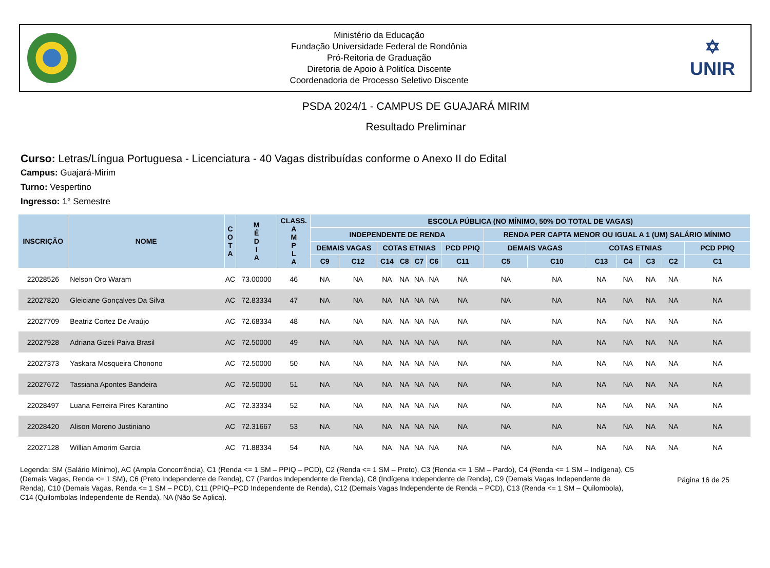Ministério da Educação
Fundação Universidade Federal de Rondônia
Pró-Reitoria de Graduação
Diretoria de Apoio à Politíca Discente
Coordenadoria de Processo Seletivo Discente
✡
UNIR
PSDA 2024/1 - CAMPUS DE GUAJARÁ MIRIM
Resultado Preliminar
Curso: Letras/Língua Portuguesa - Licenciatura - 40 Vagas distribuídas conforme o Anexo II do Edital
Campus: Guajará-Mirim
Turno: Vespertino
Ingresso: 1° Semestre
| INSCRIÇÃO | NOME | C O T A | M É D I A | CLASS. A M P L A | ESCOLA PÚBLICA (NO MÍNIMO, 50% DO TOTAL DE VAGAS) | | | | | | | | | | | | | |
| --- | --- | --- | --- | --- | --- | --- | --- | --- | --- | --- | --- | --- | --- | --- | --- | --- | --- | --- |
| | | | | | INDEPENDENTE DE RENDA | | | | | | | RENDA PER CAPTA MENOR OU IGUAL A 1 (UM) SALÁRIO MÍNIMO | | | | | | |
| | | | | | DEMAIS VAGAS | | COTAS ETNIAS | | | | PCD PPIQ | DEMAIS VAGAS | | COTAS ETNIAS | | | | PCD PPIQ |
| | | | | | C9 | C12 | C14 | C8 | C7 | C6 | C11 | C5 | C10 | C13 | C4 | C3 | C2 | C1 |
| 22028526 | Nelson Oro Waram | AC | 73.00000 | 46 | NA | NA | NA | NA | NA | NA | NA | NA | NA | NA | NA | NA | NA | NA |
| 22027820 | Gleiciane Gonçalves Da Silva | AC | 72.83334 | 47 | NA | NA | NA | NA | NA | NA | NA | NA | NA | NA | NA | NA | NA | NA |
| 22027709 | Beatriz Cortez De Araújo | AC | 72.68334 | 48 | NA | NA | NA | NA | NA | NA | NA | NA | NA | NA | NA | NA | NA | NA |
| 22027928 | Adriana Gizeli Paiva Brasil | AC | 72.50000 | 49 | NA | NA | NA | NA | NA | NA | NA | NA | NA | NA | NA | NA | NA | NA |
| 22027373 | Yaskara Mosqueira Chonono | AC | 72.50000 | 50 | NA | NA | NA | NA | NA | NA | NA | NA | NA | NA | NA | NA | NA | NA |
| 22027672 | Tassiana Apontes Bandeira | AC | 72.50000 | 51 | NA | NA | NA | NA | NA | NA | NA | NA | NA | NA | NA | NA | NA | NA |
| 22028497 | Luana Ferreira Pires Karantino | AC | 72.33334 | 52 | NA | NA | NA | NA | NA | NA | NA | NA | NA | NA | NA | NA | NA | NA |
| 22028420 | Alison Moreno Justiniano | AC | 72.31667 | 53 | NA | NA | NA | NA | NA | NA | NA | NA | NA | NA | NA | NA | NA | NA |
| 22027128 | Willian Amorim Garcia | AC | 71.88334 | 54 | NA | NA | NA | NA | NA | NA | NA | NA | NA | NA | NA | NA | NA | NA |
Legenda: SM (Salário Mínimo), AC (Ampla Concorrência), C1 (Renda <= 1 SM – PPIQ – PCD), C2 (Renda <= 1 SM – Preto), C3 (Renda <= 1 SM – Pardo), C4 (Renda <= 1 SM – Indígena), C5 (Demais Vagas, Renda <= 1 SM), C6 (Preto Independente de Renda), C7 (Pardos Independente de Renda), C8 (Indígena Independente de Renda), C9 (Demais Vagas Independente de Renda), C10 (Demais Vagas, Renda <= 1 SM – PCD), C11 (PPIQ–PCD Independente de Renda), C12 (Demais Vagas Independente de Renda – PCD), C13 (Renda <= 1 SM – Quilombola), C14 (Quilombolas Independente de Renda), NA (Não Se Aplica).
Página 16 de 25